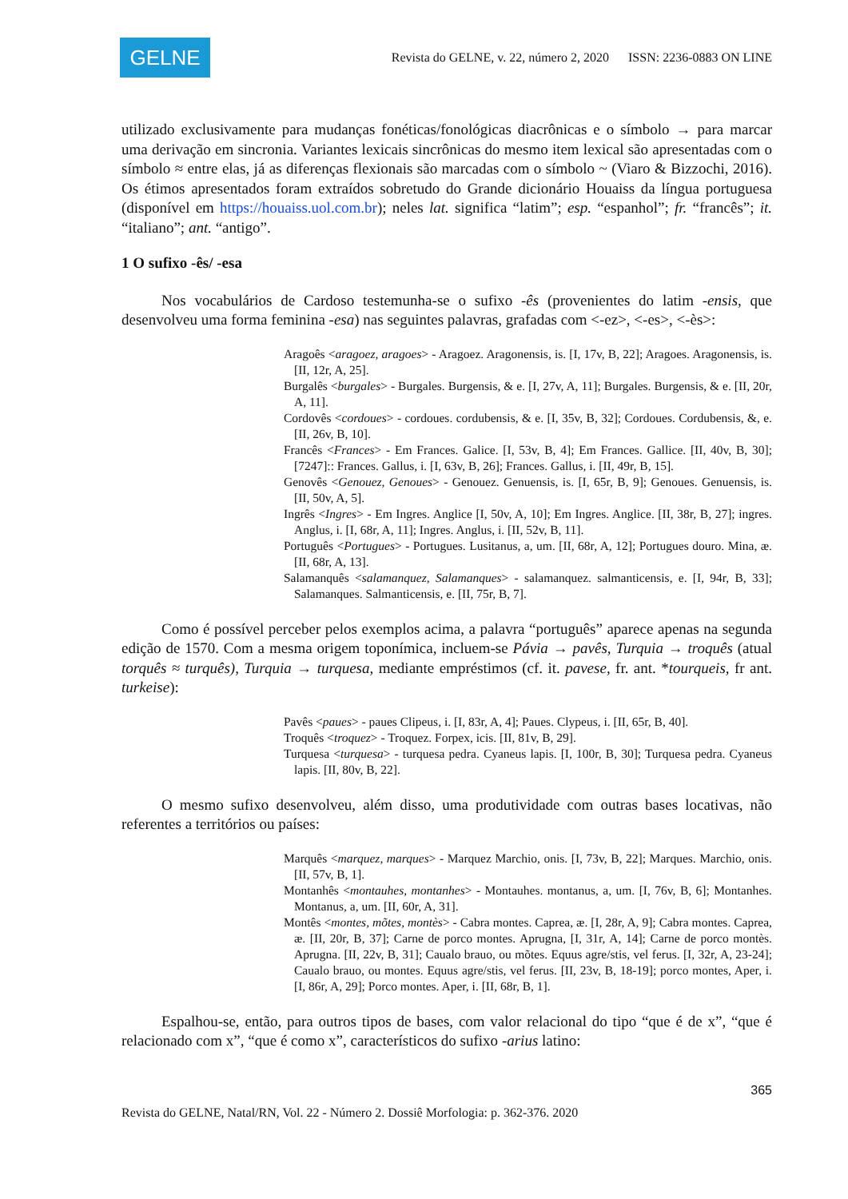GELNE
Revista do GELNE, v. 22, número 2, 2020 ISSN: 2236-0883 ON LINE
utilizado exclusivamente para mudanças fonéticas/fonológicas diacrônicas e o símbolo → para marcar uma derivação em sincronia. Variantes lexicais sincrônicas do mesmo item lexical são apresentadas com o símbolo ≈ entre elas, já as diferenças flexionais são marcadas com o símbolo ~ (Viaro & Bizzochi, 2016). Os étimos apresentados foram extraídos sobretudo do Grande dicionário Houaiss da língua portuguesa (disponível em https://houaiss.uol.com.br); neles lat. significa “latim”; esp. “espanhol”; fr. “francês”; it. “italiano”; ant. “antigo”.
1 O sufixo -ês/ -esa
Nos vocabulários de Cardoso testemunha-se o sufixo -ês (provenientes do latim -ensis, que desenvolveu uma forma feminina -esa) nas seguintes palavras, grafadas com <-ez>, <-es>, <-ès>:
Aragoês <aragoez, aragoes> - Aragoez. Aragonensis, is. [I, 17v, B, 22]; Aragoes. Aragonensis, is. [II, 12r, A, 25].
Burgalês <burgales> - Burgales. Burgensis, & e. [I, 27v, A, 11]; Burgales. Burgensis, & e. [II, 20r, A, 11].
Cordovês <cordoues> - cordoues. cordubensis, & e. [I, 35v, B, 32]; Cordoues. Cordubensis, &, e. [II, 26v, B, 10].
Francês <Frances> - Em Frances. Galice. [I, 53v, B, 4]; Em Frances. Gallice. [II, 40v, B, 30]; [7247]:: Frances. Gallus, i. [I, 63v, B, 26]; Frances. Gallus, i. [II, 49r, B, 15].
Genovês <Genouez, Genoues> - Genouez. Genuensis, is. [I, 65r, B, 9]; Genoues. Genuensis, is. [II, 50v, A, 5].
Ingrês <Ingres> - Em Ingres. Anglice [I, 50v, A, 10]; Em Ingres. Anglice. [II, 38r, B, 27]; ingres. Anglus, i. [I, 68r, A, 11]; Ingres. Anglus, i. [II, 52v, B, 11].
Português <Portugues> - Portugues. Lusitanus, a, um. [II, 68r, A, 12]; Portugues douro. Mina, æ. [II, 68r, A, 13].
Salamanquês <salamanquez, Salamanques> - salamanquez. salmanticensis, e. [I, 94r, B, 33]; Salamanques. Salmanticensis, e. [II, 75r, B, 7].
Como é possível perceber pelos exemplos acima, a palavra “português” aparece apenas na segunda edição de 1570. Com a mesma origem toponímica, incluem-se Pávia → pavês, Turquia → troquês (atual torquês ≈ turquês), Turquia → turquesa, mediante empréstimos (cf. it. pavese, fr. ant. *tourqueis, fr ant. turkeise):
Pavês <paues> - paues Clipeus, i. [I, 83r, A, 4]; Paues. Clypeus, i. [II, 65r, B, 40].
Troquês <troquez> - Troquez. Forpex, icis. [II, 81v, B, 29].
Turquesa <turquesa> - turquesa pedra. Cyaneus lapis. [I, 100r, B, 30]; Turquesa pedra. Cyaneus lapis. [II, 80v, B, 22].
O mesmo sufixo desenvolveu, além disso, uma produtividade com outras bases locativas, não referentes a territórios ou países:
Marquês <marquez, marques> - Marquez Marchio, onis. [I, 73v, B, 22]; Marques. Marchio, onis. [II, 57v, B, 1].
Montanhês <montauhes, montanhes> - Montauhes. montanus, a, um. [I, 76v, B, 6]; Montanhes. Montanus, a, um. [II, 60r, A, 31].
Montês <montes, mõtes, montès> - Cabra montes. Caprea, æ. [I, 28r, A, 9]; Cabra montes. Caprea, æ. [II, 20r, B, 37]; Carne de porco montes. Aprugna, [I, 31r, A, 14]; Carne de porco montès. Aprugna. [II, 22v, B, 31]; Caualo brauo, ou mõtes. Equus agre/stis, vel ferus. [I, 32r, A, 23-24]; Caualo brauo, ou montes. Equus agre/stis, vel ferus. [II, 23v, B, 18-19]; porco montes, Aper, i. [I, 86r, A, 29]; Porco montes. Aper, i. [II, 68r, B, 1].
Espalhou-se, então, para outros tipos de bases, com valor relacional do tipo “que é de x”, “que é relacionado com x”, “que é como x”, característicos do sufixo -arius latino:
365
Revista do GELNE, Natal/RN, Vol. 22 - Número 2. Dossiê Morfologia: p. 362-376. 2020